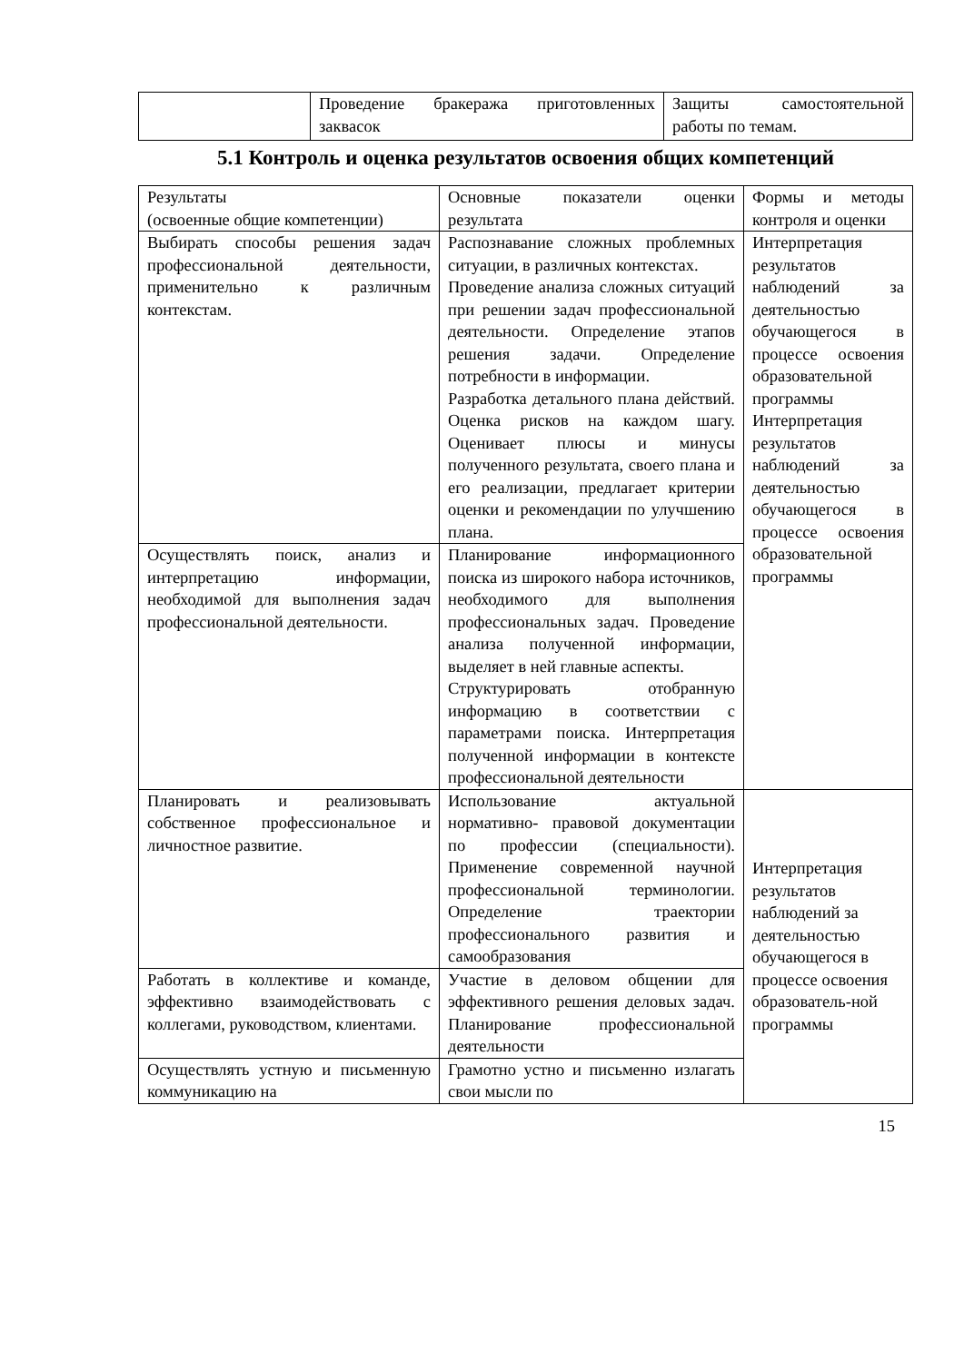| | Проведение бракеража приготовленных заквасок | Защиты самостоятельной работы по темам. |
5.1 Контроль и оценка результатов освоения общих компетенций
| Результаты (освоенные общие компетенции) | Основные показатели оценки результата | Формы и методы контроля и оценки |
| Выбирать способы решения задач профессиональной деятельности, применительно к различным контекстам. | Распознавание сложных проблемных ситуации, в различных контекстах. Проведение анализа сложных ситуаций при решении задач профессиональной деятельности. Определение этапов решения задачи. Определение потребности в информации. Разработка детального плана действий. Оценка рисков на каждом шагу. Оценивает плюсы и минусы полученного результата, своего плана и его реализации, предлагает критерии оценки и рекомендации по улучшению плана. | Интерпретация результатов наблюдений за деятельностью обучающегося в процессе освоения образовательной программы Интерпретация результатов наблюдений за деятельностью обучающегося в процессе освоения образовательной программы |
| Осуществлять поиск, анализ и интерпретацию информации, необходимой для выполнения задач профессиональной деятельности. | Планирование информационного поиска из широкого набора источников, необходимого для выполнения профессиональных задач. Проведение анализа полученной информации, выделяет в ней главные аспекты. Структурировать отобранную информацию в соответствии с параметрами поиска. Интерпретация полученной информации в контексте профессиональной деятельности | |
| Планировать и реализовывать собственное профессиональное и личностное развитие. | Использование актуальной нормативно- правовой документации по профессии (специальности). Применение современной научной профессиональной терминологии. Определение траектории профессионального развития и самообразования | Интерпретация результатов наблюдений за деятельностью обучающегося в процессе освоения образователь-ной программы |
| Работать в коллективе и команде, эффективно взаимодействовать с коллегами, руководством, клиентами. | Участие в деловом общении для эффективного решения деловых задач. Планирование профессиональной деятельности | |
| Осуществлять устную и письменную коммуникацию на | Грамотно устно и письменно излагать свои мысли по | |
15